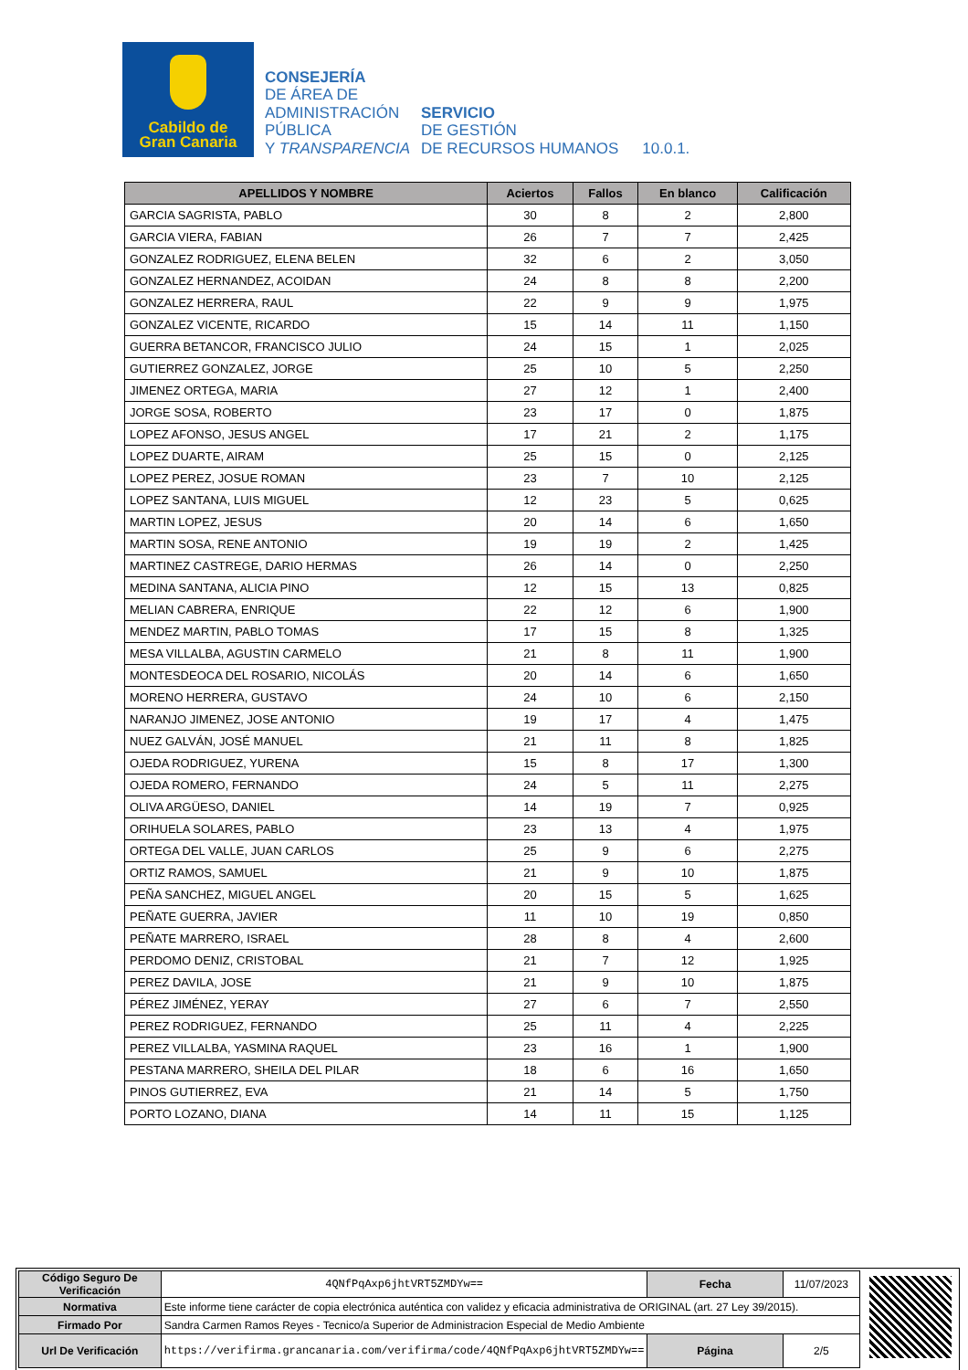Cabildo de
Gran Canaria
CONSEJERÍA
DE ÁREA DE
ADMINISTRACIÓN
PÚBLICA
Y TRANSPARENCIA
SERVICIO
DE GESTIÓN
DE RECURSOS HUMANOS
10.0.1.
| APELLIDOS Y NOMBRE | Aciertos | Fallos | En blanco | Calificación |
| --- | --- | --- | --- | --- |
| GARCIA SAGRISTA, PABLO | 30 | 8 | 2 | 2,800 |
| GARCIA VIERA, FABIAN | 26 | 7 | 7 | 2,425 |
| GONZALEZ RODRIGUEZ, ELENA BELEN | 32 | 6 | 2 | 3,050 |
| GONZALEZ HERNANDEZ, ACOIDAN | 24 | 8 | 8 | 2,200 |
| GONZALEZ HERRERA, RAUL | 22 | 9 | 9 | 1,975 |
| GONZALEZ VICENTE, RICARDO | 15 | 14 | 11 | 1,150 |
| GUERRA BETANCOR, FRANCISCO JULIO | 24 | 15 | 1 | 2,025 |
| GUTIERREZ GONZALEZ, JORGE | 25 | 10 | 5 | 2,250 |
| JIMENEZ ORTEGA, MARIA | 27 | 12 | 1 | 2,400 |
| JORGE SOSA, ROBERTO | 23 | 17 | 0 | 1,875 |
| LOPEZ AFONSO, JESUS ANGEL | 17 | 21 | 2 | 1,175 |
| LOPEZ DUARTE, AIRAM | 25 | 15 | 0 | 2,125 |
| LOPEZ PEREZ, JOSUE ROMAN | 23 | 7 | 10 | 2,125 |
| LOPEZ SANTANA, LUIS MIGUEL | 12 | 23 | 5 | 0,625 |
| MARTIN LOPEZ, JESUS | 20 | 14 | 6 | 1,650 |
| MARTIN SOSA, RENE ANTONIO | 19 | 19 | 2 | 1,425 |
| MARTINEZ CASTREGE, DARIO HERMAS | 26 | 14 | 0 | 2,250 |
| MEDINA SANTANA, ALICIA PINO | 12 | 15 | 13 | 0,825 |
| MELIAN CABRERA, ENRIQUE | 22 | 12 | 6 | 1,900 |
| MENDEZ MARTIN, PABLO TOMAS | 17 | 15 | 8 | 1,325 |
| MESA VILLALBA, AGUSTIN CARMELO | 21 | 8 | 11 | 1,900 |
| MONTESDEOCA DEL ROSARIO, NICOLÁS | 20 | 14 | 6 | 1,650 |
| MORENO HERRERA, GUSTAVO | 24 | 10 | 6 | 2,150 |
| NARANJO JIMENEZ, JOSE ANTONIO | 19 | 17 | 4 | 1,475 |
| NUEZ GALVÁN, JOSÉ MANUEL | 21 | 11 | 8 | 1,825 |
| OJEDA RODRIGUEZ, YURENA | 15 | 8 | 17 | 1,300 |
| OJEDA ROMERO, FERNANDO | 24 | 5 | 11 | 2,275 |
| OLIVA ARGÜESO, DANIEL | 14 | 19 | 7 | 0,925 |
| ORIHUELA SOLARES, PABLO | 23 | 13 | 4 | 1,975 |
| ORTEGA DEL VALLE, JUAN CARLOS | 25 | 9 | 6 | 2,275 |
| ORTIZ RAMOS, SAMUEL | 21 | 9 | 10 | 1,875 |
| PEÑA SANCHEZ, MIGUEL ANGEL | 20 | 15 | 5 | 1,625 |
| PEÑATE GUERRA, JAVIER | 11 | 10 | 19 | 0,850 |
| PEÑATE MARRERO, ISRAEL | 28 | 8 | 4 | 2,600 |
| PERDOMO DENIZ, CRISTOBAL | 21 | 7 | 12 | 1,925 |
| PEREZ DAVILA, JOSE | 21 | 9 | 10 | 1,875 |
| PÉREZ JIMÉNEZ, YERAY | 27 | 6 | 7 | 2,550 |
| PEREZ RODRIGUEZ, FERNANDO | 25 | 11 | 4 | 2,225 |
| PEREZ VILLALBA, YASMINA RAQUEL | 23 | 16 | 1 | 1,900 |
| PESTANA MARRERO, SHEILA DEL PILAR | 18 | 6 | 16 | 1,650 |
| PINOS GUTIERREZ, EVA | 21 | 14 | 5 | 1,750 |
| PORTO LOZANO, DIANA | 14 | 11 | 15 | 1,125 |
| Código Seguro De Verificación | 4QNfPqAxp6jhtVRT5ZMDYw== | Fecha | 11/07/2023 |
| Normativa | Este informe tiene carácter de copia electrónica auténtica con validez y eficacia administrativa de ORIGINAL (art. 27 Ley 39/2015). | | |
| Firmado Por | Sandra Carmen Ramos Reyes - Tecnico/a Superior de Administracion Especial de Medio Ambiente | | |
| Url De Verificación | https://verifirma.grancanaria.com/verifirma/code/4QNfPqAxp6jhtVRT5ZMDYw== | Página | 2/5 |